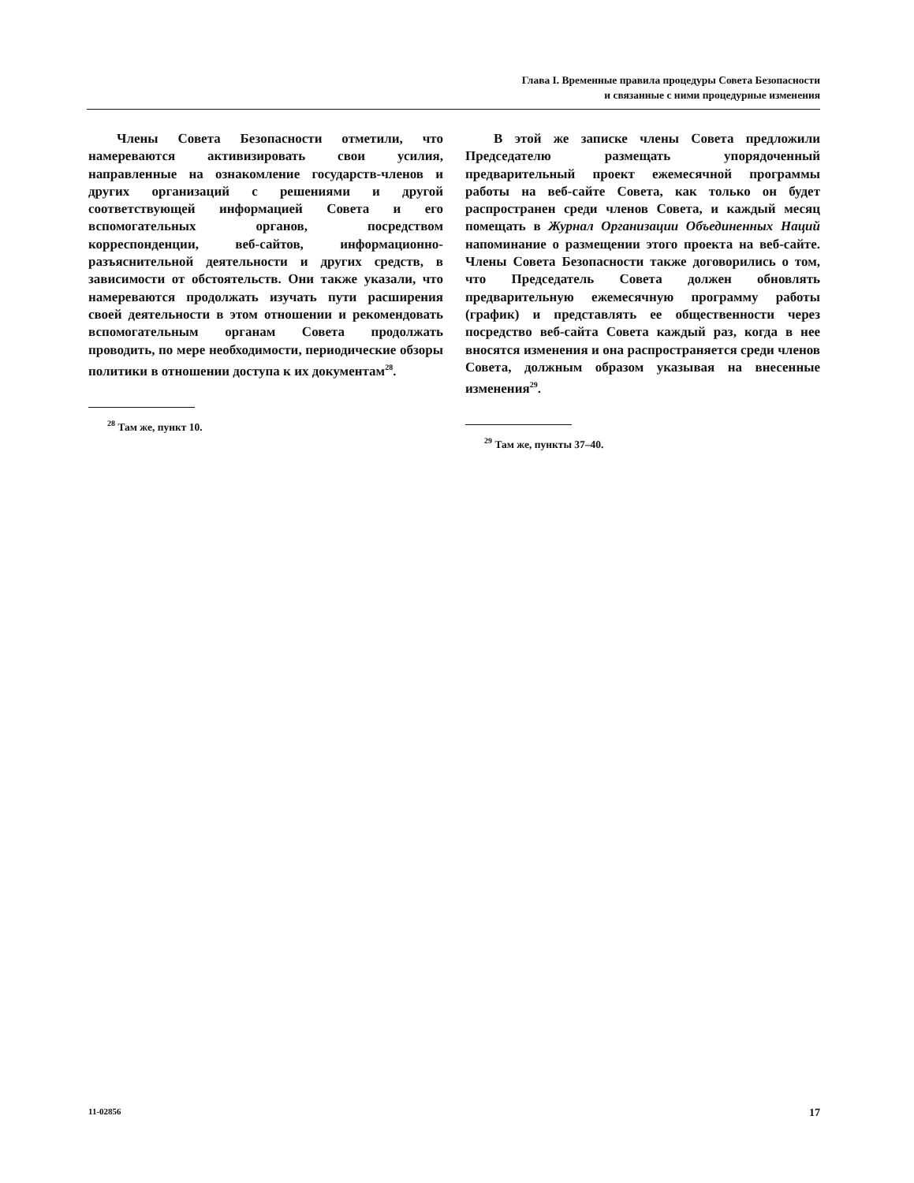Глава I. Временные правила процедуры Совета Безопасности
и связанные с ними процедурные изменения
Члены Совета Безопасности отметили, что намереваются активизировать свои усилия, направленные на ознакомление государств-членов и других организаций с решениями и другой соответствующей информацией Совета и его вспомогательных органов, посредством корреспонденции, веб-сайтов, информационно-разъяснительной деятельности и других средств, в зависимости от обстоятельств. Они также указали, что намереваются продолжать изучать пути расширения своей деятельности в этом отношении и рекомендовать вспомогательным органам Совета продолжать проводить, по мере необходимости, периодические обзоры политики в отношении доступа к их документам<sup>28</sup>.
<sup>28</sup> Там же, пункт 10.
В этой же записке члены Совета предложили Председателю размещать упорядоченный предварительный проект ежемесячной программы работы на веб-сайте Совета, как только он будет распространен среди членов Совета, и каждый месяц помещать в Журнал Организации Объединенных Наций напоминание о размещении этого проекта на веб-сайте. Члены Совета Безопасности также договорились о том, что Председатель Совета должен обновлять предварительную ежемесячную программу работы (график) и представлять ее общественности через посредство веб-сайта Совета каждый раз, когда в нее вносятся изменения и она распространяется среди членов Совета, должным образом указывая на внесенные изменения<sup>29</sup>.
<sup>29</sup> Там же, пункты 37–40.
11-02856 17